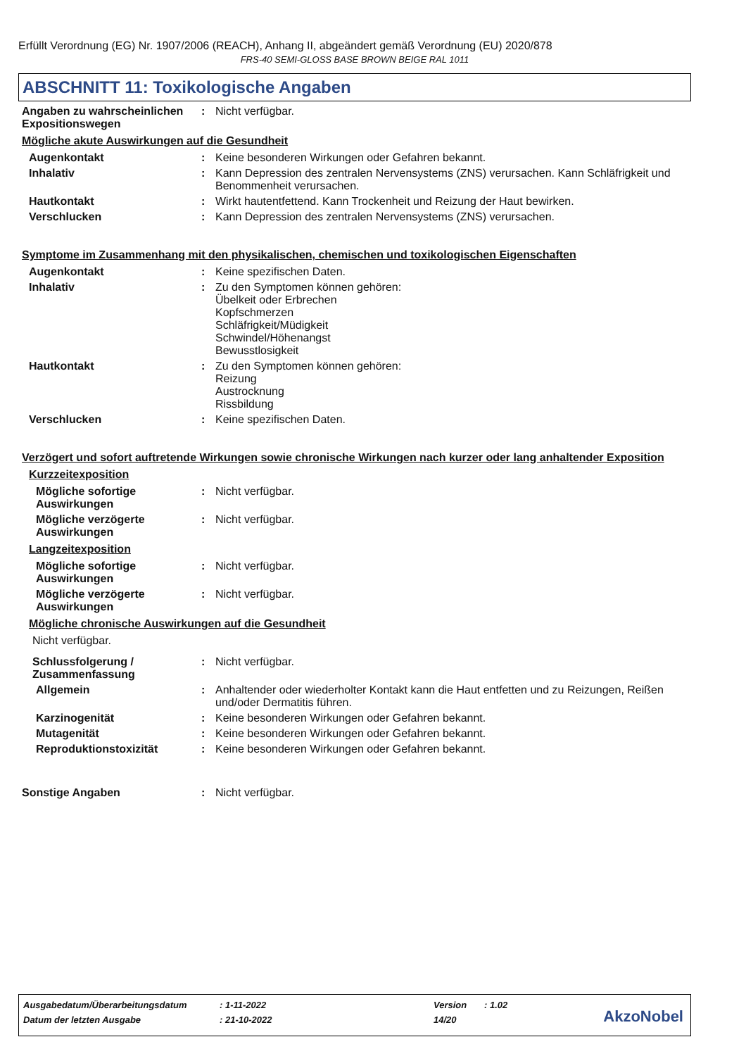Erfüllt Verordnung (EG) Nr. 1907/2006 (REACH), Anhang II, abgeändert gemäß Verordnung (EU) 2020/878
FRS-40 SEMI-GLOSS BASE BROWN BEIGE RAL 1011
ABSCHNITT 11: Toxikologische Angaben
Angaben zu wahrscheinlichen Expositionswegen
: Nicht verfügbar.
Mögliche akute Auswirkungen auf die Gesundheit
Augenkontakt : Keine besonderen Wirkungen oder Gefahren bekannt.
Inhalativ : Kann Depression des zentralen Nervensystems (ZNS) verursachen. Kann Schläfrigkeit und Benommenheit verursachen.
Hautkontakt : Wirkt hautentfettend. Kann Trockenheit und Reizung der Haut bewirken.
Verschlucken : Kann Depression des zentralen Nervensystems (ZNS) verursachen.
Symptome im Zusammenhang mit den physikalischen, chemischen und toxikologischen Eigenschaften
Augenkontakt : Keine spezifischen Daten.
Inhalativ : Zu den Symptomen können gehören:
Übelkeit oder Erbrechen
Kopfschmerzen
Schläfrigkeit/Müdigkeit
Schwindel/Höhenangst
Bewusstlosigkeit
Hautkontakt : Zu den Symptomen können gehören:
Reizung
Austrocknung
Rissbildung
Verschlucken : Keine spezifischen Daten.
Verzögert und sofort auftretende Wirkungen sowie chronische Wirkungen nach kurzer oder lang anhaltender Exposition
Kurzzeitexposition
Mögliche sofortige Auswirkungen
: Nicht verfügbar.
Mögliche verzögerte Auswirkungen
: Nicht verfügbar.
Langzeitexposition
Mögliche sofortige Auswirkungen
: Nicht verfügbar.
Mögliche verzögerte Auswirkungen
: Nicht verfügbar.
Mögliche chronische Auswirkungen auf die Gesundheit
Nicht verfügbar.
Schlussfolgerung / Zusammenfassung
: Nicht verfügbar.
Allgemein : Anhaltender oder wiederholter Kontakt kann die Haut entfetten und zu Reizungen, Reißen und/oder Dermatitis führen.
Karzinogenität : Keine besonderen Wirkungen oder Gefahren bekannt.
Mutagenität : Keine besonderen Wirkungen oder Gefahren bekannt.
Reproduktionstoxizität : Keine besonderen Wirkungen oder Gefahren bekannt.
Sonstige Angaben : Nicht verfügbar.
| Ausgabedatum/Überarbeitungsdatum | : 1-11-2022 | Version | : 1.02 |
| Datum der letzten Ausgabe | : 21-10-2022 | 14/20 | |
AkzoNobel